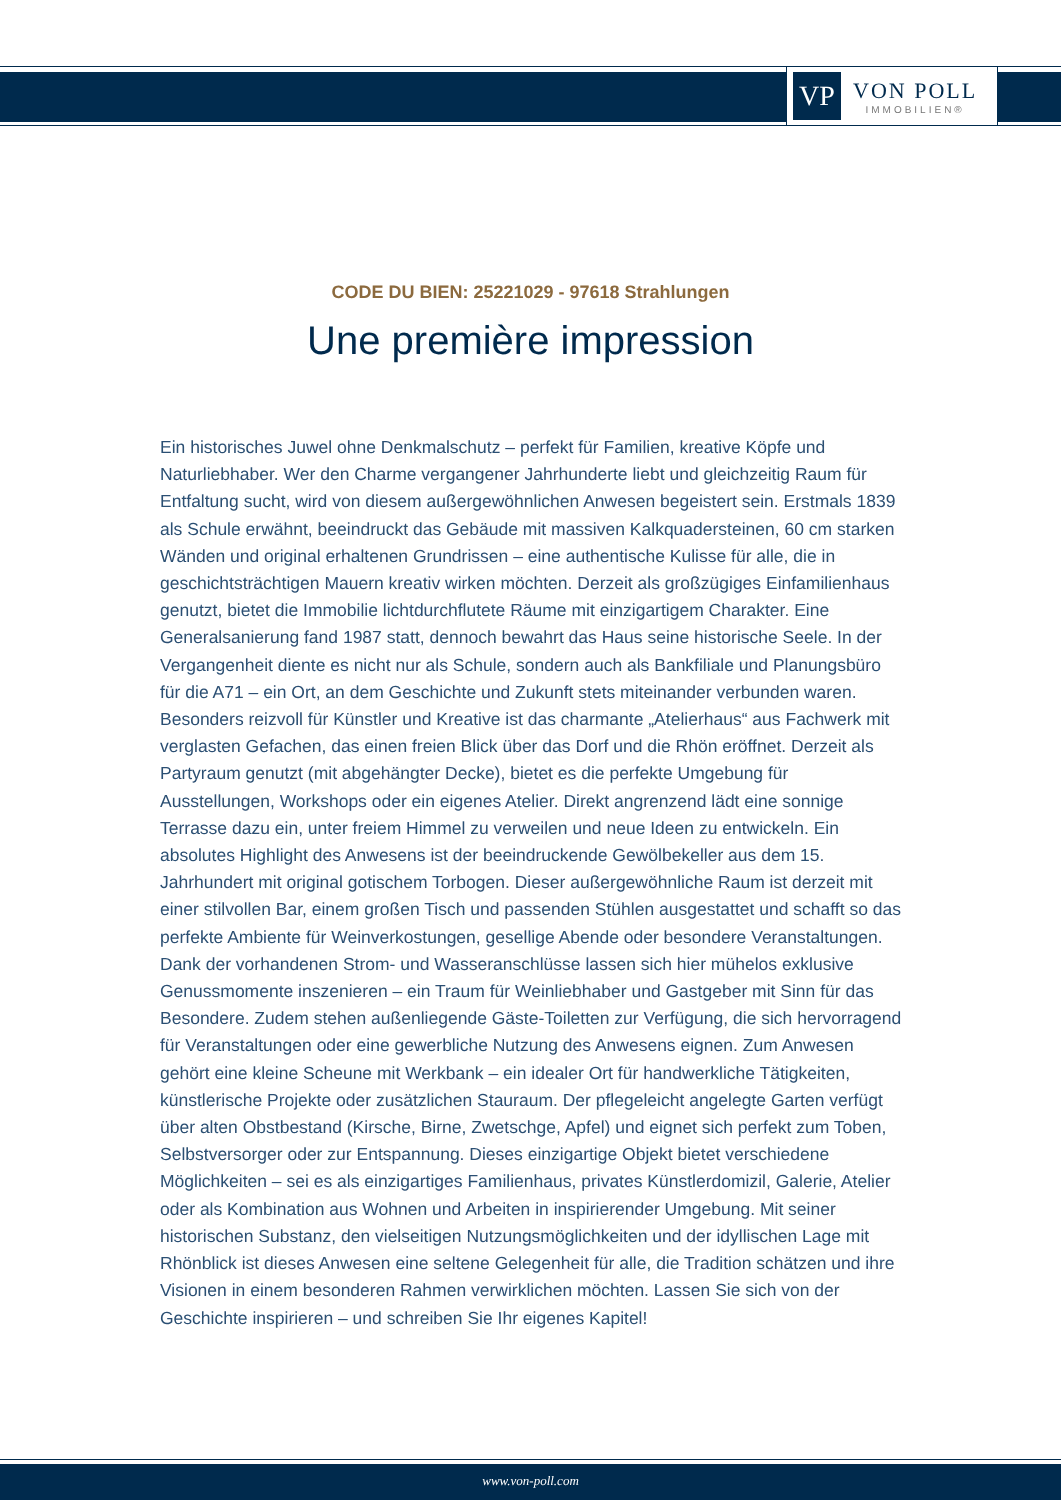VP
VON POLL
IMMOBILIEN®
CODE DU BIEN: 25221029 - 97618 Strahlungen
Une première impression
Ein historisches Juwel ohne Denkmalschutz – perfekt für Familien, kreative Köpfe und Naturliebhaber. Wer den Charme vergangener Jahrhunderte liebt und gleichzeitig Raum für Entfaltung sucht, wird von diesem außergewöhnlichen Anwesen begeistert sein. Erstmals 1839 als Schule erwähnt, beeindruckt das Gebäude mit massiven Kalkquadersteinen, 60 cm starken Wänden und original erhaltenen Grundrissen – eine authentische Kulisse für alle, die in geschichtsträchtigen Mauern kreativ wirken möchten. Derzeit als großzügiges Einfamilienhaus genutzt, bietet die Immobilie lichtdurchflutete Räume mit einzigartigem Charakter. Eine Generalsanierung fand 1987 statt, dennoch bewahrt das Haus seine historische Seele. In der Vergangenheit diente es nicht nur als Schule, sondern auch als Bankfiliale und Planungsbüro für die A71 – ein Ort, an dem Geschichte und Zukunft stets miteinander verbunden waren. Besonders reizvoll für Künstler und Kreative ist das charmante „Atelierhaus“ aus Fachwerk mit verglasten Gefachen, das einen freien Blick über das Dorf und die Rhön eröffnet. Derzeit als Partyraum genutzt (mit abgehängter Decke), bietet es die perfekte Umgebung für Ausstellungen, Workshops oder ein eigenes Atelier. Direkt angrenzend lädt eine sonnige Terrasse dazu ein, unter freiem Himmel zu verweilen und neue Ideen zu entwickeln. Ein absolutes Highlight des Anwesens ist der beeindruckende Gewölbekeller aus dem 15. Jahrhundert mit original gotischem Torbogen. Dieser außergewöhnliche Raum ist derzeit mit einer stilvollen Bar, einem großen Tisch und passenden Stühlen ausgestattet und schafft so das perfekte Ambiente für Weinverkostungen, gesellige Abende oder besondere Veranstaltungen. Dank der vorhandenen Strom- und Wasseranschlüsse lassen sich hier mühelos exklusive Genussmomente inszenieren – ein Traum für Weinliebhaber und Gastgeber mit Sinn für das Besondere. Zudem stehen außenliegende Gäste-Toiletten zur Verfügung, die sich hervorragend für Veranstaltungen oder eine gewerbliche Nutzung des Anwesens eignen. Zum Anwesen gehört eine kleine Scheune mit Werkbank – ein idealer Ort für handwerkliche Tätigkeiten, künstlerische Projekte oder zusätzlichen Stauraum. Der pflegeleicht angelegte Garten verfügt über alten Obstbestand (Kirsche, Birne, Zwetschge, Apfel) und eignet sich perfekt zum Toben, Selbstversorger oder zur Entspannung. Dieses einzigartige Objekt bietet verschiedene Möglichkeiten – sei es als einzigartiges Familienhaus, privates Künstlerdomizil, Galerie, Atelier oder als Kombination aus Wohnen und Arbeiten in inspirierender Umgebung. Mit seiner historischen Substanz, den vielseitigen Nutzungsmöglichkeiten und der idyllischen Lage mit Rhönblick ist dieses Anwesen eine seltene Gelegenheit für alle, die Tradition schätzen und ihre Visionen in einem besonderen Rahmen verwirklichen möchten. Lassen Sie sich von der Geschichte inspirieren – und schreiben Sie Ihr eigenes Kapitel!
www.von-poll.com